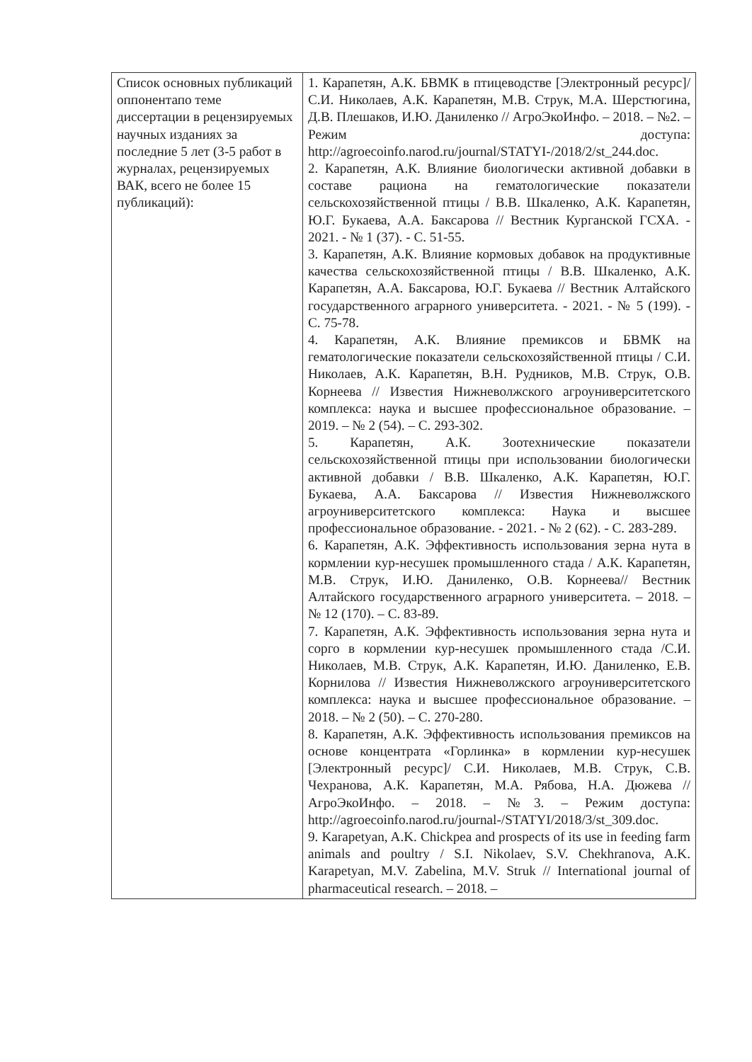| Список основных публикаций оппонентапо теме диссертации в рецензируемых научных изданиях за последние 5 лет (3-5 работ в журналах, рецензируемых ВАК, всего не более 15 публикаций): | 1. Карапетян, А.К. БВМК в птицеводстве [Электронный ресурс]/ С.И. Николаев, А.К. Карапетян, М.В. Струк, М.А. Шерстюгина, Д.В. Плешаков, И.Ю. Даниленко // АгроЭкоИнфо. – 2018. – №2. – Режим доступа: http://agroecoinfo.narod.ru/journal/STATYI-/2018/2/st_244.doc. 2. Карапетян, А.К. Влияние биологически активной добавки в составе рациона на гематологические показатели сельскохозяйственной птицы / В.В. Шкаленко, А.К. Карапетян, Ю.Г. Букаева, А.А. Баксарова // Вестник Курганской ГСХА. - 2021. - № 1 (37). - С. 51-55. 3. Карапетян, А.К. Влияние кормовых добавок на продуктивные качества сельскохозяйственной птицы / В.В. Шкаленко, А.К. Карапетян, А.А. Баксарова, Ю.Г. Букаева // Вестник Алтайского государственного аграрного университета. - 2021. - № 5 (199). - С. 75-78. 4. Карапетян, А.К. Влияние премиксов и БВМК на гематологические показатели сельскохозяйственной птицы / С.И. Николаев, А.К. Карапетян, В.Н. Рудников, М.В. Струк, О.В. Корнеева // Известия Нижневолжского агроуниверситетского комплекса: наука и высшее профессиональное образование. – 2019. – № 2 (54). – С. 293-302. 5. Карапетян, А.К. Зоотехнические показатели сельскохозяйственной птицы при использовании биологически активной добавки / В.В. Шкаленко, А.К. Карапетян, Ю.Г. Букаева, А.А. Баксарова // Известия Нижневолжского агроуниверситетского комплекса: Наука и высшее профессиональное образование. - 2021. - № 2 (62). - С. 283-289. 6. Карапетян, А.К. Эффективность использования зерна нута в кормлении кур-несушек промышленного стада / А.К. Карапетян, М.В. Струк, И.Ю. Даниленко, О.В. Корнеева// Вестник Алтайского государственного аграрного университета. – 2018. – № 12 (170). – С. 83-89. 7. Карапетян, А.К. Эффективность использования зерна нута и сорго в кормлении кур-несушек промышленного стада /С.И. Николаев, М.В. Струк, А.К. Карапетян, И.Ю. Даниленко, Е.В. Корнилова // Известия Нижневолжского агроуниверситетского комплекса: наука и высшее профессиональное образование. – 2018. – № 2 (50). – С. 270-280. 8. Карапетян, А.К. Эффективность использования премиксов на основе концентрата «Горлинка» в кормлении кур-несушек [Электронный ресурс]/ С.И. Николаев, М.В. Струк, С.В. Чехранова, А.К. Карапетян, М.А. Рябова, Н.А. Дюжева // АгроЭкоИнфо. – 2018. – №3. – Режим доступа: http://agroecoinfo.narod.ru/journal-/STATYI/2018/3/st_309.doc. 9. Karapetyan, A.K. Chickpea and prospects of its use in feeding farm animals and poultry / S.I. Nikolaev, S.V. Chekhranova, A.K. Karapetyan, M.V. Zabelina, M.V. Struk // International journal of pharmaceutical research. – 2018. – |